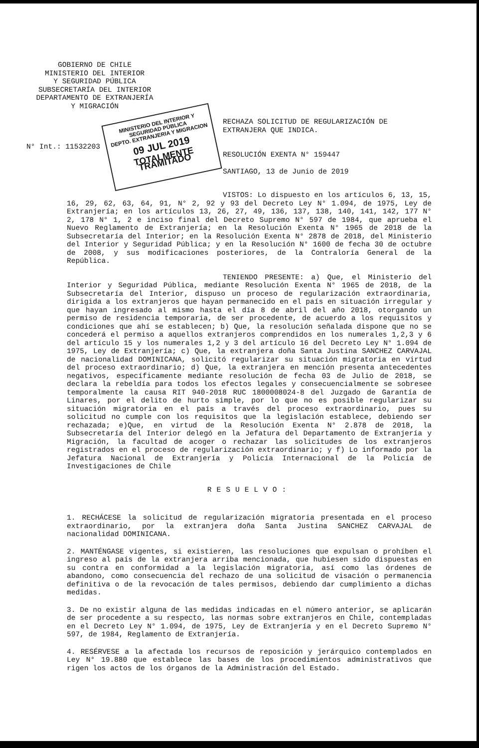GOBIERNO DE CHILE
MINISTERIO DEL INTERIOR
Y SEGURIDAD PÚBLICA
SUBSECRETARÍA DEL INTERIOR
DEPARTAMENTO DE EXTRANJERÍA
Y MIGRACIÓN
MINISTERIO DEL INTERIOR Y SEGURIDAD PÚBLICA
DEPTO. EXTRANJERIA Y MIGRACION
09 JUL 2019
TOTALMENTE TRAMITADO
RECHAZA SOLICITUD DE REGULARIZACIÓN DE
EXTRANJERA QUE INDICA.
N° Int.: 11532203
RESOLUCIÓN EXENTA N° 159447
SANTIAGO, 13 de Junio de 2019
VISTOS: Lo dispuesto en los artículos 6, 13, 15, 16, 29, 62, 63, 64, 91, N° 2, 92 y 93 del Decreto Ley N° 1.094, de 1975, Ley de Extranjería; en los artículos 13, 26, 27, 49, 136, 137, 138, 140, 141, 142, 177 N° 2, 178 N° 1, 2 e inciso final del Decreto Supremo N° 597 de 1984, que aprueba el Nuevo Reglamento de Extranjería; en la Resolución Exenta N° 1965 de 2018 de la Subsecretaría del Interior; en la Resolución Exenta N° 2878 de 2018, del Ministerio del Interior y Seguridad Pública; y en la Resolución N° 1600 de fecha 30 de octubre de 2008, y sus modificaciones posteriores, de la Contraloría General de la República.
TENIENDO PRESENTE: a) Que, el Ministerio del Interior y Seguridad Pública, mediante Resolución Exenta N° 1965 de 2018, de la Subsecretaría del Interior, dispuso un proceso de regularización extraordinaria, dirigida a los extranjeros que hayan permanecido en el país en situación irregular y que hayan ingresado al mismo hasta el día 8 de abril del año 2018, otorgando un permiso de residencia temporaria, de ser procedente, de acuerdo a los requisitos y condiciones que ahí se establecen; b) Que, la resolución señalada dispone que no se concederá el permiso a aquellos extranjeros comprendidos en los numerales 1,2,3 y 6 del artículo 15 y los numerales 1,2 y 3 del artículo 16 del Decreto Ley N° 1.094 de 1975, Ley de Extranjería; c) Que, la extranjera doña Santa Justina SANCHEZ CARVAJAL de nacionalidad DOMINICANA, solicitó regularizar su situación migratoria en virtud del proceso extraordinario; d) Que, la extranjera en mención presenta antecedentes negativos, específicamente mediante resolución de fecha 03 de Julio de 2018, se declara la rebeldía para todos los efectos legales y consecuencialmente se sobresee temporalmente la causa RIT 940-2018 RUC 1800008024-8 del Juzgado de Garantía de Linares, por el delito de hurto simple, por lo que no es posible regularizar su situación migratoria en el país a través del proceso extraordinario, pues su solicitud no cumple con los requisitos que la legislación establece, debiendo ser rechazada; e)Que, en virtud de la Resolución Exenta N° 2.878 de 2018, la Subsecretaría del Interior delegó en la Jefatura del Departamento de Extranjería y Migración, la facultad de acoger o rechazar las solicitudes de los extranjeros registrados en el proceso de regularización extraordinario; y f) Lo informado por la Jefatura Nacional de Extranjería y Policía Internacional de la Policía de Investigaciones de Chile
RESUELVO:
1. RECHÁCESE la solicitud de regularización migratoria presentada en el proceso extraordinario, por la extranjera doña Santa Justina SANCHEZ CARVAJAL de nacionalidad DOMINICANA.
2. MANTÉNGASE vigentes, si existieren, las resoluciones que expulsan o prohíben el ingreso al país de la extranjera arriba mencionada, que hubiesen sido dispuestas en su contra en conformidad a la legislación migratoria, así como las órdenes de abandono, como consecuencia del rechazo de una solicitud de visación o permanencia definitiva o de la revocación de tales permisos, debiendo dar cumplimiento a dichas medidas.
3. De no existir alguna de las medidas indicadas en el número anterior, se aplicarán de ser procedente a su respecto, las normas sobre extranjeros en Chile, contempladas en el Decreto Ley N° 1.094, de 1975, Ley de Extranjería y en el Decreto Supremo N° 597, de 1984, Reglamento de Extranjería.
4. RESÉRVESE a la afectada los recursos de reposición y jerárquico contemplados en Ley N° 19.880 que establece las bases de los procedimientos administrativos que rigen los actos de los órganos de la Administración del Estado.